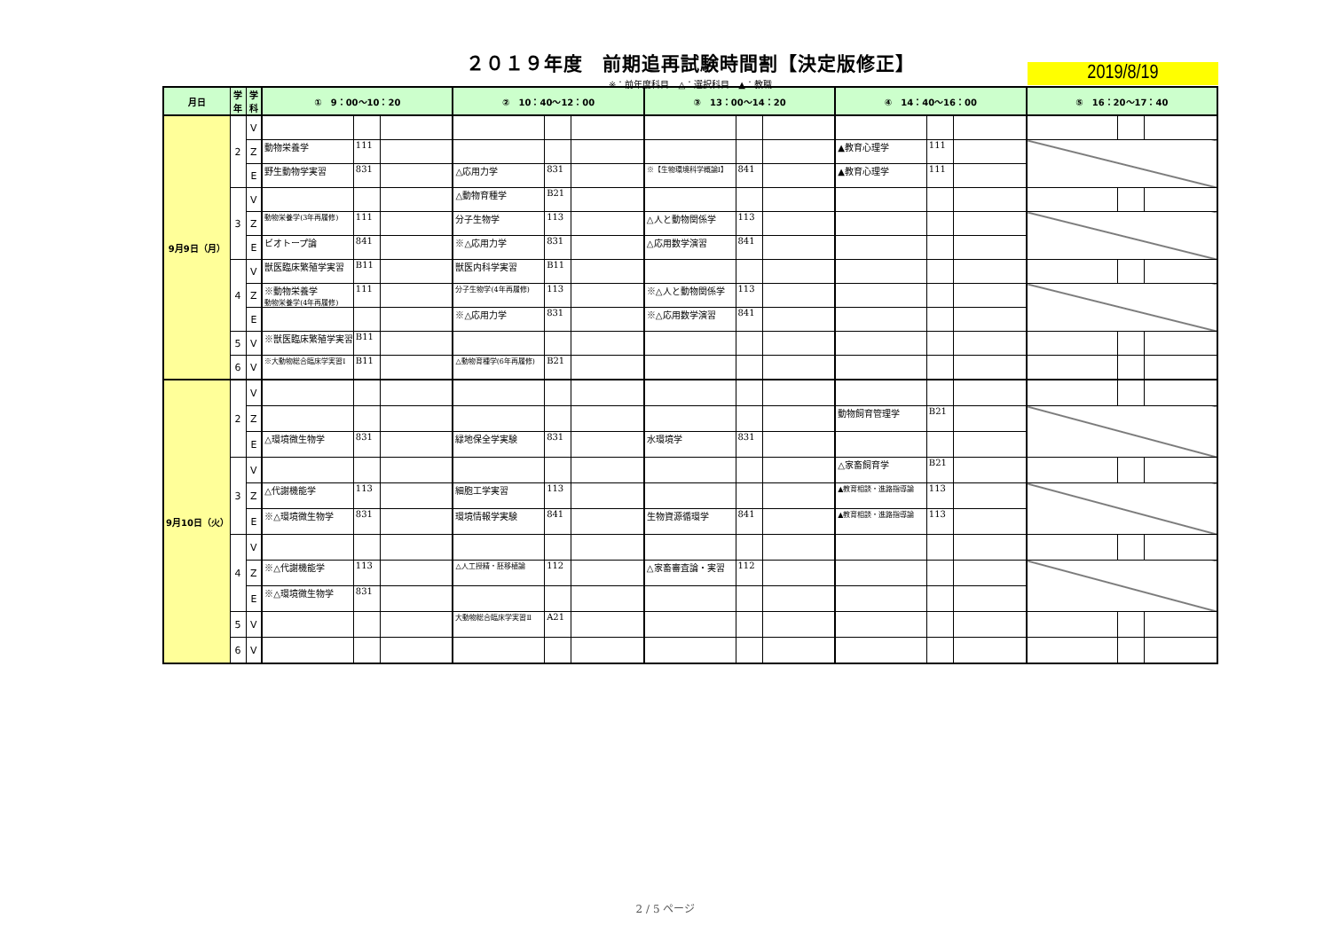２０１９年度　前期追再試験時間割【決定版修正】
※：前年度科目　△：選択科目　▲：教職
2019/8/19
| 月日 | 学 年 | 学 科 | ① 9：00～10：20 | | | ② 10：40～12：00 | | | ③ 13：00～14：20 | | | ④ 14：40～16：00 | | | ⑤ 16：20～17：40 | | |
| --- | --- | --- | --- | --- | --- | --- | --- | --- | --- | --- | --- | --- | --- | --- | --- | --- | --- |
| 9月9日（月） | 2 | V | | | | | | | | | | | | | | | |
| | | Z | 動物栄養学 | 111 | | | | | | | | ▲教育心理学 | 111 | | | | |
| | | E | 野生動物学実習 | 831 | | △応用力学 | 831 | | ※【生物環境科学概論Ⅰ】 | 841 | | ▲教育心理学 | 111 | | | | |
| | 3 | V | | | | △動物育種学 | B21 | | | | | | | | | | |
| | | Z | 動物栄養学(3年再履修) | 111 | | 分子生物学 | 113 | | △人と動物関係学 | 113 | | | | | | | |
| | | E | ビオトープ論 | 841 | | ※△応用力学 | 831 | | △応用数学演習 | 841 | | | | | | | |
| | 4 | V | 獣医臨床繁殖学実習 | B11 | | 獣医内科学実習 | B11 | | | | | | | | | | |
| | | Z | ※動物栄養学 動物栄養学(4年再履修) | 111 | | 分子生物学(4年再履修) | 113 | | ※△人と動物関係学 | 113 | | | | | | | |
| | | E | | | | ※△応用力学 | 831 | | ※△応用数学演習 | 841 | | | | | | | |
| | 5 | V | ※獣医臨床繁殖学実習 | B11 | | | | | | | | | | | | | |
| | 6 | V | ※大動物総合臨床学実習Ⅰ | B11 | | △動物育種学(6年再履修) | B21 | | | | | | | | | | |
| 9月10日（火） | 2 | V | | | | | | | | | | | | | | | |
| | | Z | | | | | | | | | | 動物飼育管理学 | B21 | | | | |
| | | E | △環境微生物学 | 831 | | 緑地保全学実験 | 831 | | 水環境学 | 831 | | | | | | | |
| | 3 | V | | | | | | | | | | △家畜飼育学 | B21 | | | | |
| | | Z | △代謝機能学 | 113 | | 細胞工学実習 | 113 | | | | | ▲教育相談・進路指導論 | 113 | | | | |
| | | E | ※△環境微生物学 | 831 | | 環境情報学実験 | 841 | | 生物資源循環学 | 841 | | ▲教育相談・進路指導論 | 113 | | | | |
| | 4 | V | | | | | | | | | | | | | | | |
| | | Z | ※△代謝機能学 | 113 | | △人工授精・胚移植論 | 112 | | △家畜審査論・実習 | 112 | | | | | | | |
| | | E | ※△環境微生物学 | 831 | | | | | | | | | | | | | |
| | 5 | V | | | | 大動物総合臨床学実習Ⅱ | A21 | | | | | | | | | | |
| | 6 | V | | | | | | | | | | | | | | | |
2 / 5 ページ